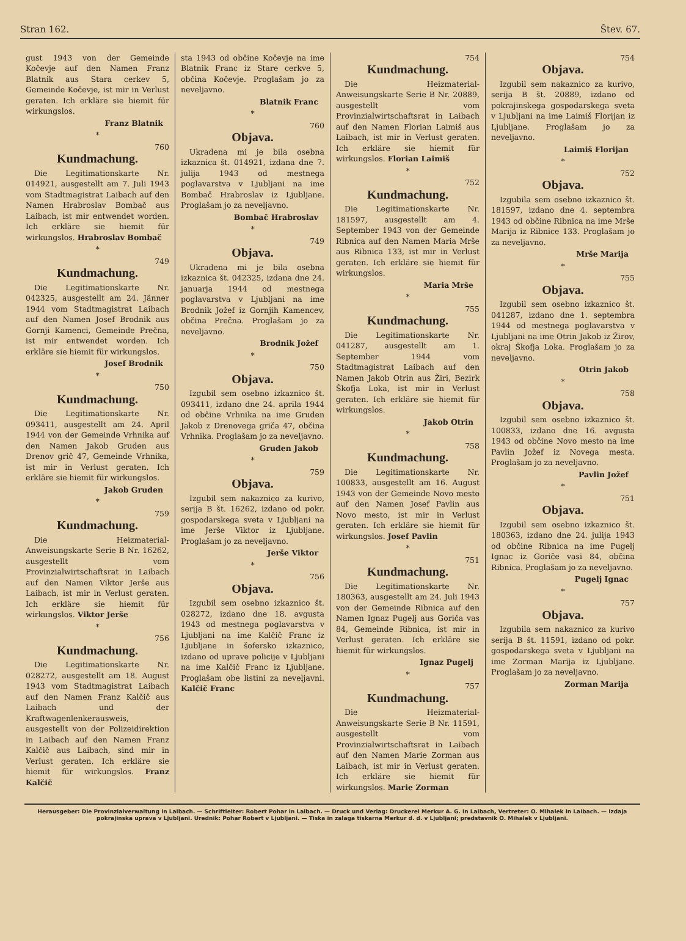Stran 162. Štev. 67.
gust 1943 von der Gemeinde Kočevje auf den Namen Franz Blatnik aus Stara cerkev 5, Gemeinde Kočevje, ist mir in Verlust geraten. Ich erkläre sie hiemit für wirkungslos.
Franz Blatnik
*
760
Kundmachung.
Die Legitimationskarte Nr. 014921, ausgestellt am 7. Juli 1943 vom Stadtmagistrat Laibach auf den Namen Hrabroslav Bombač aus Laibach, ist mir entwendet worden. Ich erkläre sie hiemit für wirkungslos. Hrabroslav Bombač
*
749
Kundmachung.
Die Legitimationskarte Nr. 042325, ausgestellt am 24. Jänner 1944 vom Stadtmagistrat Laibach auf den Namen Josef Brodnik aus Gornji Kamenci, Gemeinde Prečna, ist mir entwendet worden. Ich erkläre sie hiemit für wirkungslos.
Josef Brodnik
*
750
Kundmachung.
Die Legitimationskarte Nr. 093411, ausgestellt am 24. April 1944 von der Gemeinde Vrhnika auf den Namen Jakob Gruden aus Drenov grič 47, Gemeinde Vrhnika, ist mir in Verlust geraten. Ich erkläre sie hiemit für wirkungslos.
Jakob Gruden
*
759
Kundmachung.
Die Heizmaterial-Anweisungskarte Serie B Nr. 16262, ausgestellt vom Provinzialwirtschaftsrat in Laibach auf den Namen Viktor Jerše aus Laibach, ist mir in Verlust geraten. Ich erkläre sie hiemit für wirkungslos. Viktor Jerše
*
756
Kundmachung.
Die Legitimationskarte Nr. 028272, ausgestellt am 18. August 1943 vom Stadtmagistrat Laibach auf den Namen Franz Kalčič aus Laibach und der Kraftwagenlenkerausweis, ausgestellt von der Polizeidirektion in Laibach auf den Namen Franz Kalčič aus Laibach, sind mir in Verlust geraten. Ich erkläre sie hiemit für wirkungslos. Franz Kalčič
sta 1943 od občine Kočevje na ime Blatnik Franc iz Stare cerkve 5, občina Kočevje. Proglašam jo za neveljavno.
Blatnik Franc
*
760
Objava.
Ukradena mi je bila osebna izkaznica št. 014921, izdana dne 7. julija 1943 od mestnega poglavarstva v Ljubljani na ime Bombač Hrabroslav iz Ljubljane. Proglašam jo za neveljavno.
Bombač Hrabroslav
*
749
Objava.
Ukradena mi je bila osebna izkaznica št. 042325, izdana dne 24. januarja 1944 od mestnega poglavarstva v Ljubljani na ime Brodnik Jožef iz Gornjih Kamencev, občina Prečna. Proglašam jo za neveljavno.
Brodnik Jožef
*
750
Objava.
Izgubil sem osebno izkaznico št. 093411, izdano dne 24. aprila 1944 od občine Vrhnika na ime Gruden Jakob z Drenovega griča 47, občina Vrhnika. Proglašam jo za neveljavno.
Gruden Jakob
*
759
Objava.
Izgubil sem nakaznico za kurivo, serija B št. 16262, izdano od pokr. gospodarskega sveta v Ljubljani na ime Jerše Viktor iz Ljubljane. Proglašam jo za neveljavno.
Jerše Viktor
*
756
Objava.
Izgubil sem osebno izkaznico št. 028272, izdano dne 18. avgusta 1943 od mestnega poglavarstva v Ljubljani na ime Kalčič Franc iz Ljubljane in šofersko izkaznico, izdano od uprave policije v Ljubljani na ime Kalčič Franc iz Ljubljane. Proglašam obe listini za neveljavni. Kalčič Franc
754
Kundmachung.
Die Heizmaterial-Anweisungskarte Serie B Nr. 20889, ausgestellt vom Provinzialwirtschaftsrat in Laibach auf den Namen Florian Laimiš aus Laibach, ist mir in Verlust geraten. Ich erkläre sie hiemit für wirkungslos. Florian Laimiš
*
752
Kundmachung.
Die Legitimationskarte Nr. 181597, ausgestellt am 4. September 1943 von der Gemeinde Ribnica auf den Namen Maria Mrše aus Ribnica 133, ist mir in Verlust geraten. Ich erkläre sie hiemit für wirkungslos.
Maria Mrše
*
755
Kundmachung.
Die Legitimationskarte Nr. 041287, ausgestellt am 1. September 1944 vom Stadtmagistrat Laibach auf den Namen Jakob Otrin aus Žiri, Bezirk Škofja Loka, ist mir in Verlust geraten. Ich erkläre sie hiemit für wirkungslos.
Jakob Otrin
*
758
Kundmachung.
Die Legitimationskarte Nr. 100833, ausgestellt am 16. August 1943 von der Gemeinde Novo mesto auf den Namen Josef Pavlin aus Novo mesto, ist mir in Verlust geraten. Ich erkläre sie hiemit für wirkungslos. Josef Pavlin
*
751
Kundmachung.
Die Legitimationskarte Nr. 180363, ausgestellt am 24. Juli 1943 von der Gemeinde Ribnica auf den Namen Ignaz Pugelj aus Goriča vas 84, Gemeinde Ribnica, ist mir in Verlust geraten. Ich erkläre sie hiemit für wirkungslos.
Ignaz Pugelj
*
757
Kundmachung.
Die Heizmaterial-Anweisungskarte Serie B Nr. 11591, ausgestellt vom Provinzialwirtschaftsrat in Laibach auf den Namen Marie Zorman aus Laibach, ist mir in Verlust geraten. Ich erkläre sie hiemit für wirkungslos. Marie Zorman
754
Objava.
Izgubil sem nakaznico za kurivo, serija B št. 20889, izdano od pokrajinskega gospodarskega sveta v Ljubljani na ime Laimiš Florijan iz Ljubljane. Proglašam jo za neveljavno.
Laimiš Florijan
*
752
Objava.
Izgubila sem osebno izkaznico št. 181597, izdano dne 4. septembra 1943 od občine Ribnica na ime Mrše Marija iz Ribnice 133. Proglašam jo za neveljavno.
Mrše Marija
*
755
Objava.
Izgubil sem osebno izkaznico št. 041287, izdano dne 1. septembra 1944 od mestnega poglavarstva v Ljubljani na ime Otrin Jakob iz Žirov, okraj Škofja Loka. Proglašam jo za neveljavno.
Otrin Jakob
*
758
Objava.
Izgubil sem osebno izkaznico št. 100833, izdano dne 16. avgusta 1943 od občine Novo mesto na ime Pavlin Jožef iz Novega mesta. Proglašam jo za neveljavno.
Pavlin Jožef
*
751
Objava.
Izgubil sem osebno izkaznico št. 180363, izdano dne 24. julija 1943 od občine Ribnica na ime Pugelj Ignac iz Goriče vasi 84, občina Ribnica. Proglašam jo za neveljavno.
Pugelj Ignac
*
757
Objava.
Izgubila sem nakaznico za kurivo serija B št. 11591, izdano od pokr. gospodarskega sveta v Ljubljani na ime Zorman Marija iz Ljubljane. Proglašam jo za neveljavno.
Zorman Marija
Herausgeber: Die Provinzialverwaltung in Laibach. — Schriftleiter: Robert Pohar in Laibach. — Druck und Verlag: Druckerei Merkur A. G. in Laibach, Vertreter: O. Mihalek in Laibach. — Izdaja pokrajinska uprava v Ljubljani. Urednik: Pohar Robert v Ljubljani. — Tiska in zalaga tiskarna Merkur d. d. v Ljubljani; predstavnik O. Mihalek v Ljubljani.